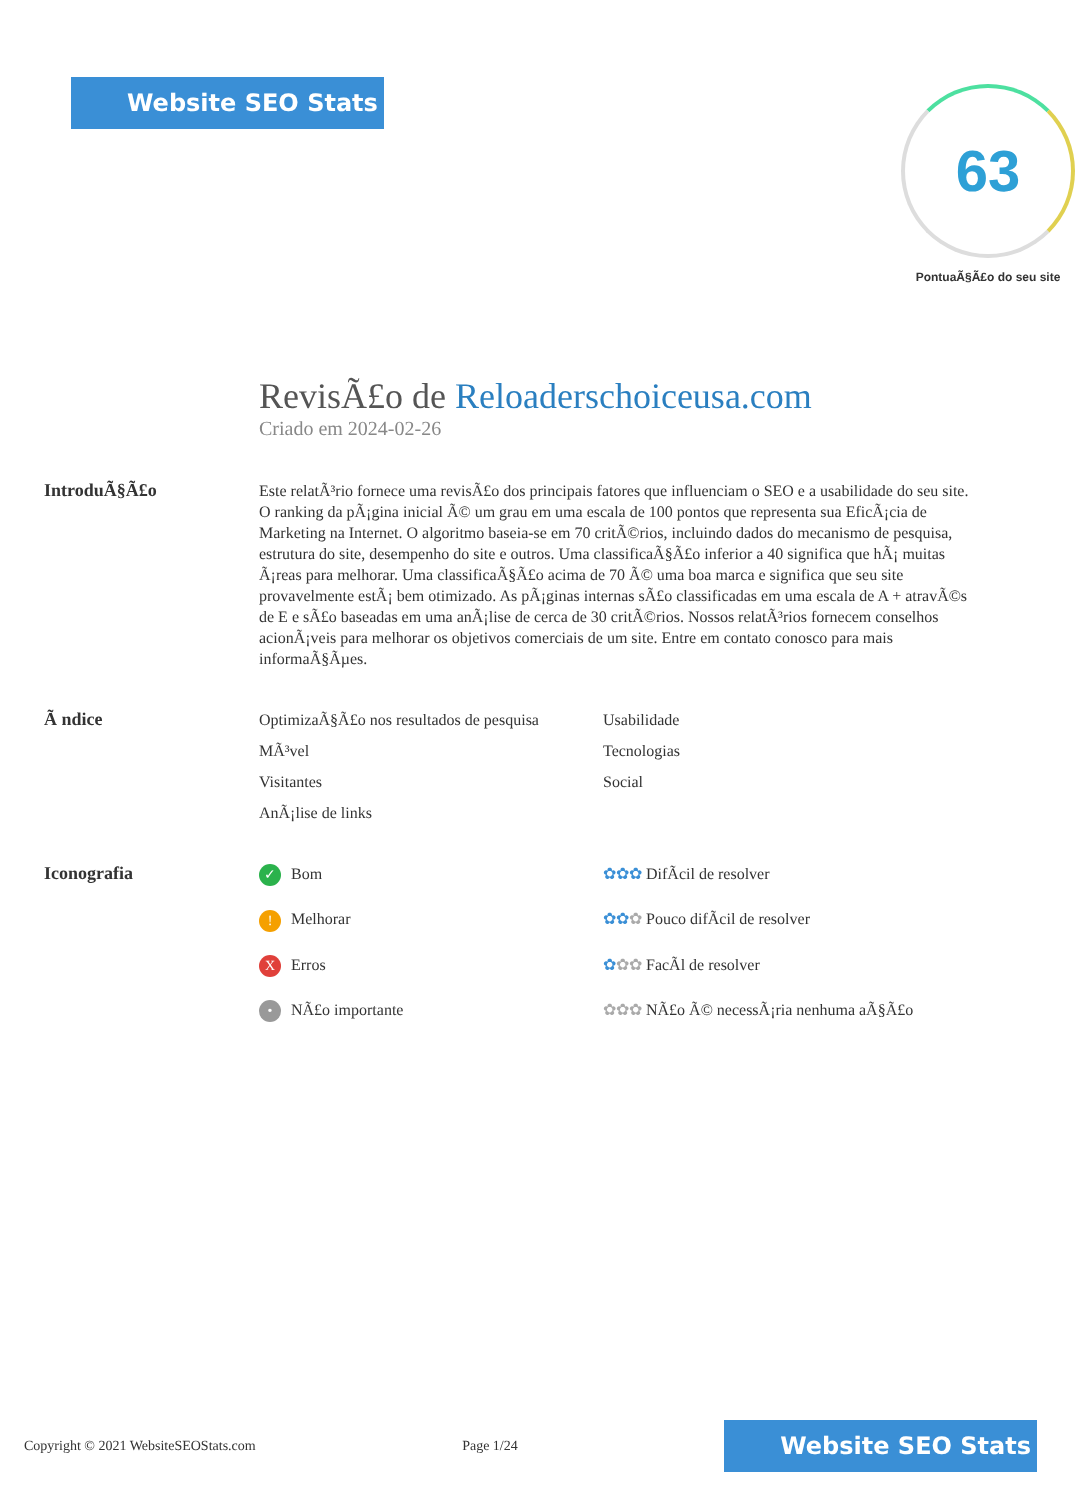Website SEO Stats
63
PontuaÃ§Ã£o do seu site
RevisÃ£o de Reloaderschoiceusa.com
Criado em 2024-02-26
IntroduÃ§Ã£o
Este relatÃ³rio fornece uma revisÃ£o dos principais fatores que influenciam o SEO e a usabilidade do seu site. O ranking da pÃ¡gina inicial Ã© um grau em uma escala de 100 pontos que representa sua EficÃ¡cia de Marketing na Internet. O algoritmo baseia-se em 70 critÃ©rios, incluindo dados do mecanismo de pesquisa, estrutura do site, desempenho do site e outros. Uma classificaÃ§Ã£o inferior a 40 significa que hÃ¡ muitas Ã¡reas para melhorar. Uma classificaÃ§Ã£o acima de 70 Ã© uma boa marca e significa que seu site provavelmente estÃ¡ bem otimizado. As pÃ¡ginas internas sÃ£o classificadas em uma escala de A + atravÃ©s de E e sÃ£o baseadas em uma anÃ¡lise de cerca de 30 critÃ©rios. Nossos relatÃ³rios fornecem conselhos acionÃ¡veis para melhorar os objetivos comerciais de um site. Entre em contato conosco para mais informaÃ§Ãµes.
Ã ndice
OptimizaÃ§Ã£o nos resultados de pesquisa
Usabilidade
MÃ³vel
Tecnologias
Visitantes
Social
AnÃ¡lise de links
Iconografia
✓ Bom
✿✿✿ DifÃcil de resolver
! Melhorar
✿✿✿ Pouco difÃcil de resolver
X Erros
✿✿✿ FacÃl de resolver
• NÃ£o importante
✿✿✿ NÃ£o Ã© necessÃ¡ria nenhuma aÃ§Ã£o
Copyright © 2021 WebsiteSEOStats.com Page 1/24
Website SEO Stats